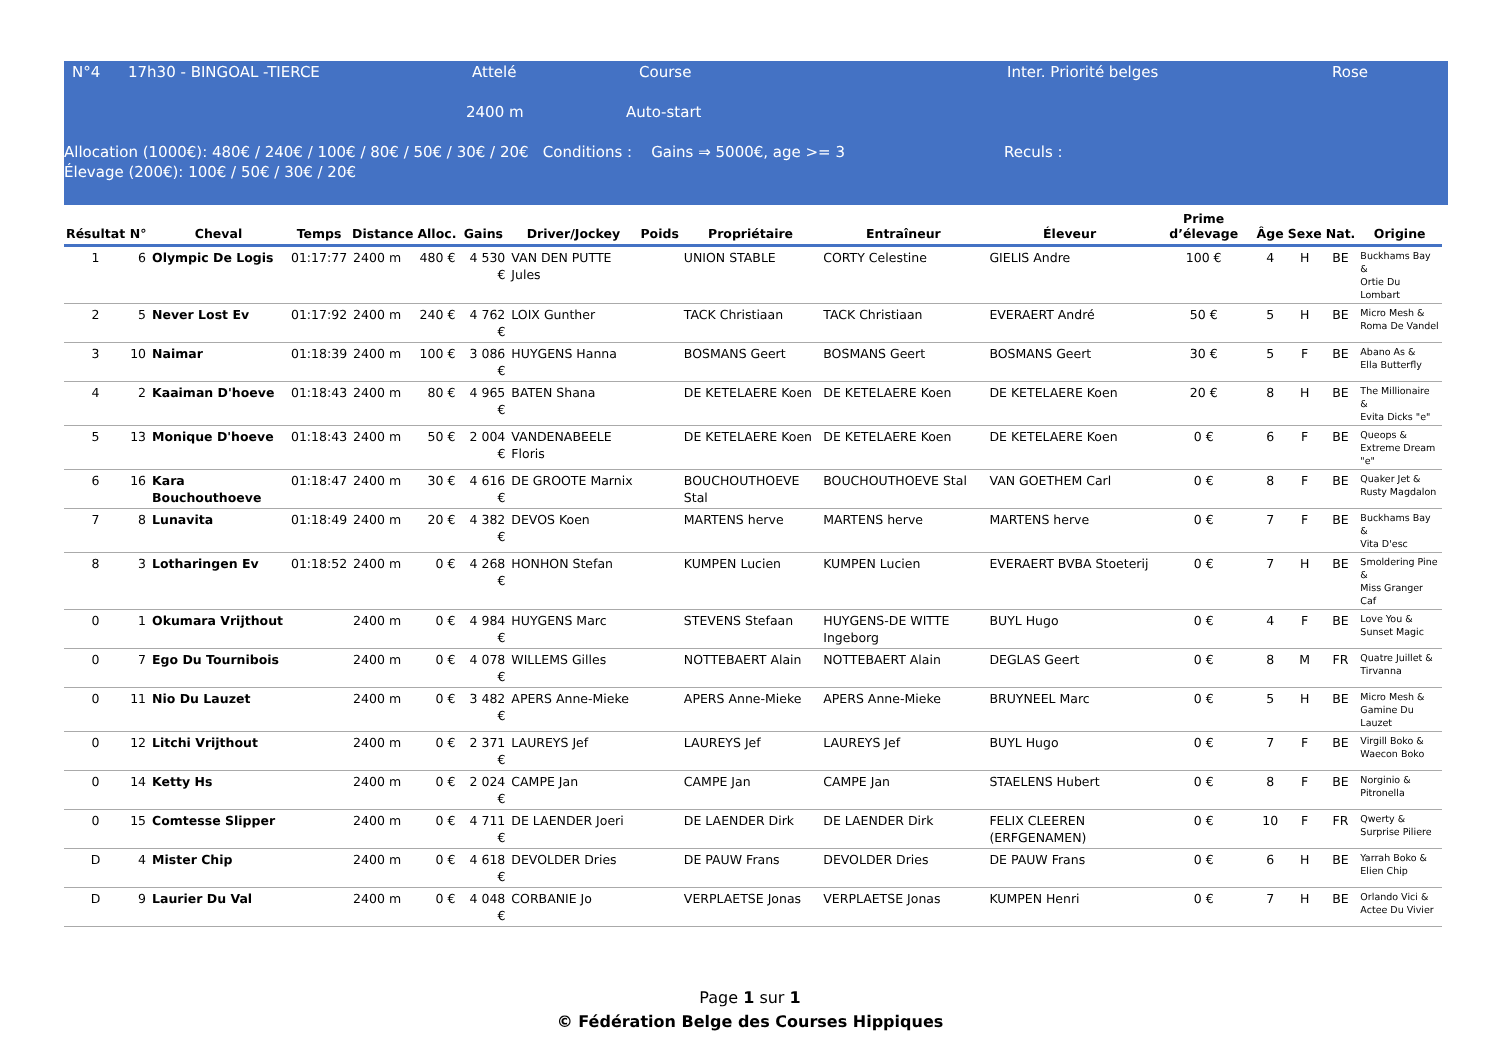N°4 17h30 - BINGOAL -TIERCE Attelé Course Inter. Priorité belges Rose
2400 m Auto-start
Allocation (1000€): 480€ / 240€ / 100€ / 80€ / 50€ / 30€ / 20€ Conditions : Gains ⇒ 5000€, age >= 3 Reculs :
Élevage (200€): 100€ / 50€ / 30€ / 20€
| Résultat | N° | Cheval | Temps | Distance | Alloc. | Gains | Driver/Jockey | Poids | Propriétaire | Entraîneur | Éleveur | Prime d’élevage | Âge | Sexe | Nat. | Origine |
| --- | --- | --- | --- | --- | --- | --- | --- | --- | --- | --- | --- | --- | --- | --- | --- | --- |
| 1 | 6 | Olympic De Logis | 01:17:77 | 2400 m | 480 € | 4 530 € | VAN DEN PUTTE Jules | | UNION STABLE | CORTY Celestine | GIELIS Andre | 100 € | 4 | H | BE | Buckhams Bay & Ortie Du Lombart |
| 2 | 5 | Never Lost Ev | 01:17:92 | 2400 m | 240 € | 4 762 € | LOIX Gunther | | TACK Christiaan | TACK Christiaan | EVERAERT André | 50 € | 5 | H | BE | Micro Mesh & Roma De Vandel |
| 3 | 10 | Naimar | 01:18:39 | 2400 m | 100 € | 3 086 € | HUYGENS Hanna | | BOSMANS Geert | BOSMANS Geert | BOSMANS Geert | 30 € | 5 | F | BE | Abano As & Ella Butterfly |
| 4 | 2 | Kaaiman D'hoeve | 01:18:43 | 2400 m | 80 € | 4 965 € | BATEN Shana | | DE KETELAERE Koen | DE KETELAERE Koen | DE KETELAERE Koen | 20 € | 8 | H | BE | The Millionaire & Evita Dicks "e" |
| 5 | 13 | Monique D'hoeve | 01:18:43 | 2400 m | 50 € | 2 004 € | VANDENABEELE Floris | | DE KETELAERE Koen | DE KETELAERE Koen | DE KETELAERE Koen | 0 € | 6 | F | BE | Queops & Extreme Dream "e" |
| 6 | 16 | Kara Bouchouthoeve | 01:18:47 | 2400 m | 30 € | 4 616 € | DE GROOTE Marnix | | BOUCHOUTHOEVE Stal | BOUCHOUTHOEVE Stal | VAN GOETHEM Carl | 0 € | 8 | F | BE | Quaker Jet & Rusty Magdalon |
| 7 | 8 | Lunavita | 01:18:49 | 2400 m | 20 € | 4 382 € | DEVOS Koen | | MARTENS herve | MARTENS herve | MARTENS herve | 0 € | 7 | F | BE | Buckhams Bay & Vita D'esc |
| 8 | 3 | Lotharingen Ev | 01:18:52 | 2400 m | 0 € | 4 268 € | HONHON Stefan | | KUMPEN Lucien | KUMPEN Lucien | EVERAERT BVBA Stoeterij | 0 € | 7 | H | BE | Smoldering Pine & Miss Granger Caf |
| 0 | 1 | Okumara Vrijthout | | 2400 m | 0 € | 4 984 € | HUYGENS Marc | | STEVENS Stefaan | HUYGENS-DE WITTE Ingeborg | BUYL Hugo | 0 € | 4 | F | BE | Love You & Sunset Magic |
| 0 | 7 | Ego Du Tournibois | | 2400 m | 0 € | 4 078 € | WILLEMS Gilles | | NOTTEBAERT Alain | NOTTEBAERT Alain | DEGLAS Geert | 0 € | 8 | M | FR | Quatre Juillet & Tirvanna |
| 0 | 11 | Nio Du Lauzet | | 2400 m | 0 € | 3 482 € | APERS Anne-Mieke | | APERS Anne-Mieke | APERS Anne-Mieke | BRUYNEEL Marc | 0 € | 5 | H | BE | Micro Mesh & Gamine Du Lauzet |
| 0 | 12 | Litchi Vrijthout | | 2400 m | 0 € | 2 371 € | LAUREYS Jef | | LAUREYS Jef | LAUREYS Jef | BUYL Hugo | 0 € | 7 | F | BE | Virgill Boko & Waecon Boko |
| 0 | 14 | Ketty Hs | | 2400 m | 0 € | 2 024 € | CAMPE Jan | | CAMPE Jan | CAMPE Jan | STAELENS Hubert | 0 € | 8 | F | BE | Norginio & Pitronella |
| 0 | 15 | Comtesse Slipper | | 2400 m | 0 € | 4 711 € | DE LAENDER Joeri | | DE LAENDER Dirk | DE LAENDER Dirk | FELIX CLEEREN (ERFGENAMEN) | 0 € | 10 | F | FR | Qwerty & Surprise Piliere |
| D | 4 | Mister Chip | | 2400 m | 0 € | 4 618 € | DEVOLDER Dries | | DE PAUW Frans | DEVOLDER Dries | DE PAUW Frans | 0 € | 6 | H | BE | Yarrah Boko & Elien Chip |
| D | 9 | Laurier Du Val | | 2400 m | 0 € | 4 048 € | CORBANIE Jo | | VERPLAETSE Jonas | VERPLAETSE Jonas | KUMPEN Henri | 0 € | 7 | H | BE | Orlando Vici & Actee Du Vivier |
Page 1 sur 1
© Fédération Belge des Courses Hippiques